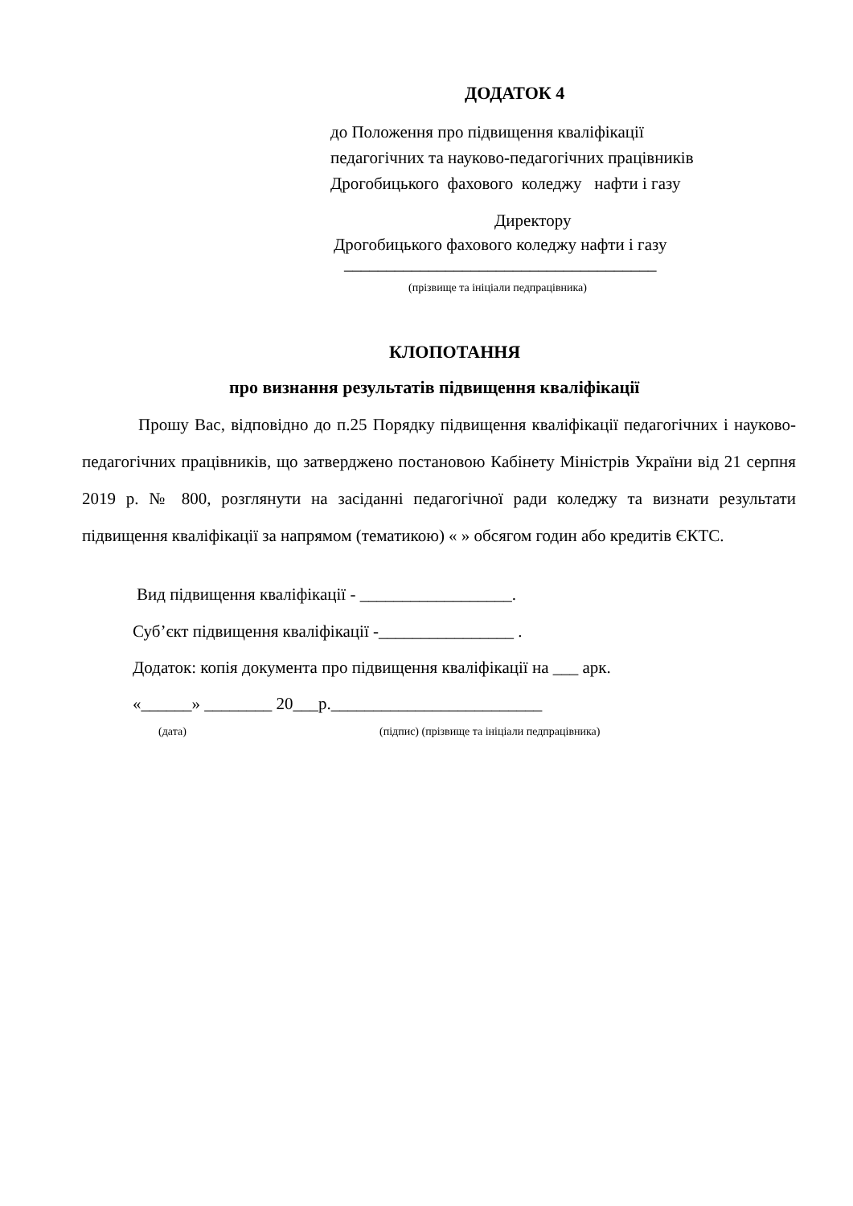ДОДАТОК 4
до Положення про підвищення кваліфікації педагогічних та науково-педагогічних працівників Дрогобицького фахового коледжу нафти і газу
Директору
Дрогобицького фахового коледжу нафти і газу
_____________________________________
(прізвище та ініціали педпрацівника)
КЛОПОТАННЯ
про визнання результатів підвищення кваліфікації
Прошу Вас, відповідно до п.25 Порядку підвищення кваліфікації педагогічних і науково-педагогічних працівників, що затверджено постановою Кабінету Міністрів України від 21 серпня 2019 р. № 800, розглянути на засіданні педагогічної ради коледжу та визнати результати підвищення кваліфікації за напрямом (тематикою) « » обсягом годин або кредитів ЄКТС.
Вид підвищення кваліфікації - __________________.
Суб’єкт підвищення кваліфікації -________________ .
Додаток: копія документа про підвищення кваліфікації на ___ арк.
«______» ________ 20___р._________________________
(дата)
(підпис) (прізвище та ініціали педпрацівника)